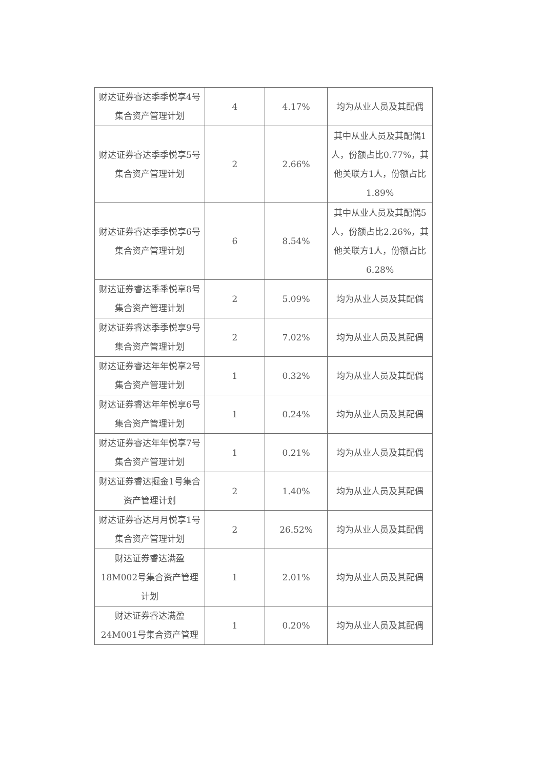| 财达证券睿达季季悦享4号集合资产管理计划 | 4 | 4.17% | 均为从业人员及其配偶 |
| 财达证券睿达季季悦享5号集合资产管理计划 | 2 | 2.66% | 其中从业人员及其配偶1人，份额占比0.77%，其他关联方1人，份额占比1.89% |
| 财达证券睿达季季悦享6号集合资产管理计划 | 6 | 8.54% | 其中从业人员及其配偶5人，份额占比2.26%，其他关联方1人，份额占比6.28% |
| 财达证券睿达季季悦享8号集合资产管理计划 | 2 | 5.09% | 均为从业人员及其配偶 |
| 财达证券睿达季季悦享9号集合资产管理计划 | 2 | 7.02% | 均为从业人员及其配偶 |
| 财达证券睿达年年悦享2号集合资产管理计划 | 1 | 0.32% | 均为从业人员及其配偶 |
| 财达证券睿达年年悦享6号集合资产管理计划 | 1 | 0.24% | 均为从业人员及其配偶 |
| 财达证券睿达年年悦享7号集合资产管理计划 | 1 | 0.21% | 均为从业人员及其配偶 |
| 财达证券睿达掘金1号集合资产管理计划 | 2 | 1.40% | 均为从业人员及其配偶 |
| 财达证券睿达月月悦享1号集合资产管理计划 | 2 | 26.52% | 均为从业人员及其配偶 |
| 财达证券睿达满盈18M002号集合资产管理计划 | 1 | 2.01% | 均为从业人员及其配偶 |
| 财达证券睿达满盈24M001号集合资产管理 | 1 | 0.20% | 均为从业人员及其配偶 |